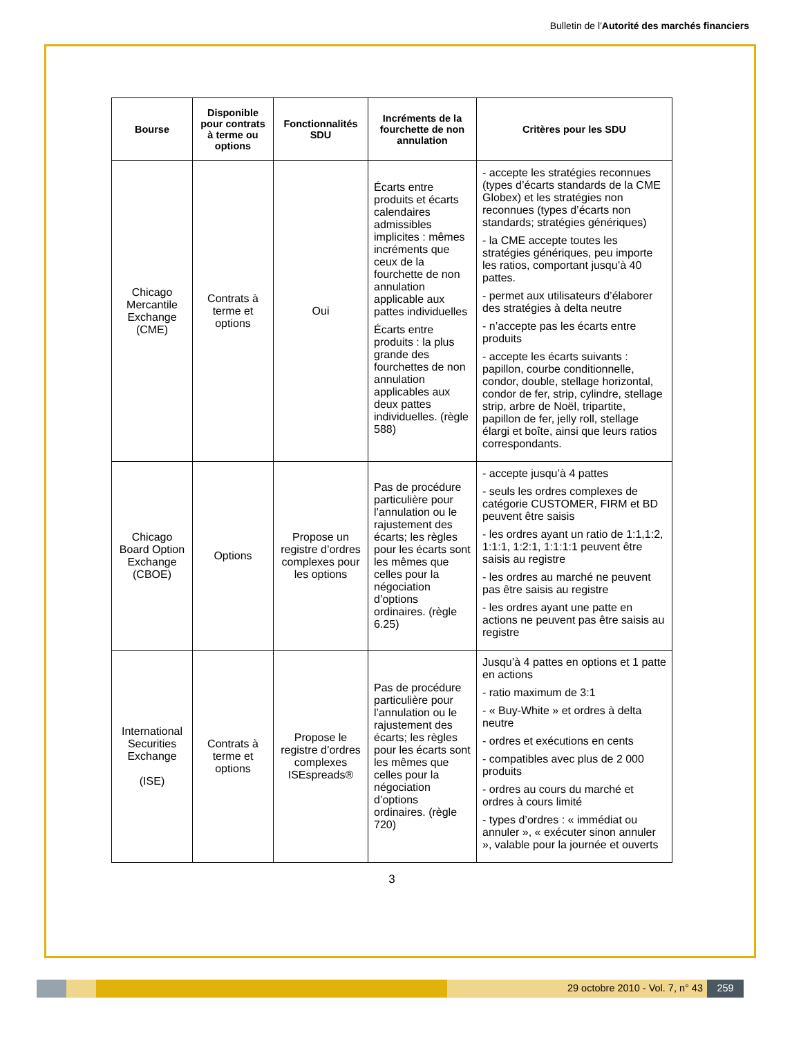Bulletin de l'Autorité des marchés financiers
| Bourse | Disponible pour contrats à terme ou options | Fonctionnalités SDU | Incréments de la fourchette de non annulation | Critères pour les SDU |
| --- | --- | --- | --- | --- |
| Chicago Mercantile Exchange (CME) | Contrats à terme et options | Oui | Écarts entre produits et écarts calendaires admissibles implicites : mêmes incréments que ceux de la fourchette de non annulation applicable aux pattes individuelles Écarts entre produits : la plus grande des fourchettes de non annulation applicables aux deux pattes individuelles. (règle 588) | - accepte les stratégies reconnues (types d’écarts standards de la CME Globex) et les stratégies non reconnues (types d’écarts non standards; stratégies génériques) - la CME accepte toutes les stratégies génériques, peu importe les ratios, comportant jusqu’à 40 pattes. - permet aux utilisateurs d’élaborer des stratégies à delta neutre - n’accepte pas les écarts entre produits - accepte les écarts suivants : papillon, courbe conditionnelle, condor, double, stellage horizontal, condor de fer, strip, cylindre, stellage strip, arbre de Noël, tripartite, papillon de fer, jelly roll, stellage élargi et boîte, ainsi que leurs ratios correspondants. |
| Chicago Board Option Exchange (CBOE) | Options | Propose un registre d’ordres complexes pour les options | Pas de procédure particulière pour l’annulation ou le rajustement des écarts; les règles pour les écarts sont les mêmes que celles pour la négociation d’options ordinaires. (règle 6.25) | - accepte jusqu’à 4 pattes - seuls les ordres complexes de catégorie CUSTOMER, FIRM et BD peuvent être saisis - les ordres ayant un ratio de 1:1,1:2, 1:1:1, 1:2:1, 1:1:1:1 peuvent être saisis au registre - les ordres au marché ne peuvent pas être saisis au registre - les ordres ayant une patte en actions ne peuvent pas être saisis au registre |
| International Securities Exchange (ISE) | Contrats à terme et options | Propose le registre d’ordres complexes ISEspreads® | Pas de procédure particulière pour l’annulation ou le rajustement des écarts; les règles pour les écarts sont les mêmes que celles pour la négociation d’options ordinaires. (règle 720) | Jusqu’à 4 pattes en options et 1 patte en actions - ratio maximum de 3:1 - « Buy-White » et ordres à delta neutre - ordres et exécutions en cents - compatibles avec plus de 2 000 produits - ordres au cours du marché et ordres à cours limité - types d’ordres : « immédiat ou annuler », « exécuter sinon annuler », valable pour la journée et ouverts |
3
29 octobre 2010 - Vol. 7, n° 43
259